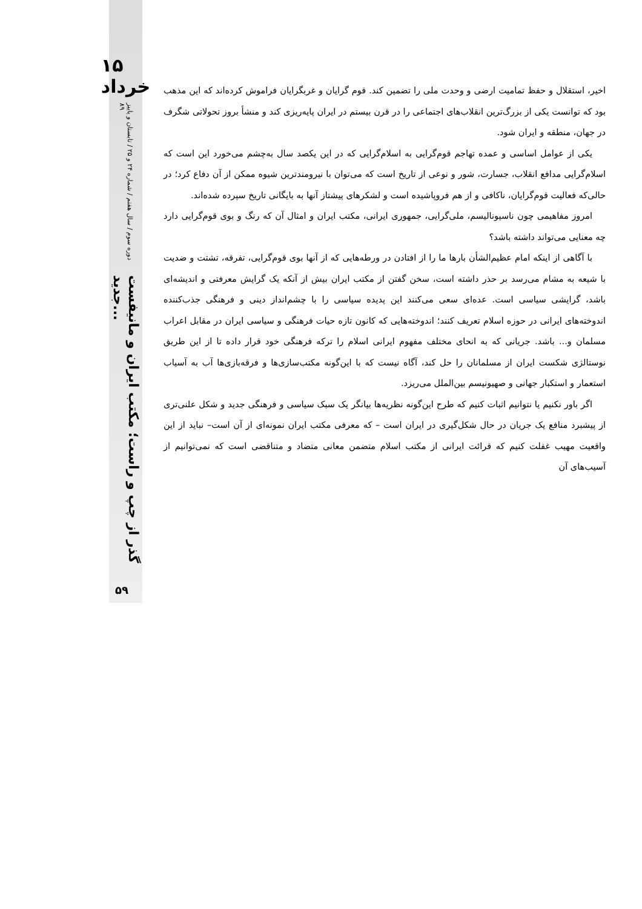۱۵ خرداد
دوره سوم / سال هفتم / شماره ۲۴ و ۲۵ / تابستان و پاییز ۸۹
گذر از چپ و راست؛ مکتب ایران و مانیفست جدید...
۵۹
اخیر، استقلال و حفظ تمامیت ارضی و وحدت ملی را تضمین کند. قوم گرایان و غربگرایان فراموش کرده‌اند که این مذهب بود که توانست یکی از بزرگ‌ترین انقلاب‌های اجتماعی را در قرن بیستم در ایران پایه‌ریزی کند و منشأ بروز تحولاتی شگرف در جهان، منطقه و ایران شود.
یکی از عوامل اساسی و عمده تهاجم قوم‌گرایی به اسلام‌گرایی که در این یکصد سال به‌چشم می‌خورد این است که اسلام‌گرایی مدافع انقلاب، جسارت، شور و نوعی از تاریخ است که می‌توان با نیرومندترین شیوه ممکن از آن دفاع کرد؛ در حالی‌که فعالیت قوم‌گرایان، ناکافی و از هم فروپاشیده است و لشکرهای پیشتاز آنها به بایگانی تاریخ سپرده شده‌اند.
امروز مفاهیمی چون ناسیونالیسم، ملی‌گرایی، جمهوری ایرانی، مکتب ایران و امثال آن که رنگ و بوی قوم‌گرایی دارد چه معنایی می‌تواند داشته باشد؟
با آگاهی از اینکه امام عظیم‌الشأن بارها ما را از افتادن در ورطه‌هایی که از آنها بوی قوم‌گرایی، تفرقه، تشتت و ضدیت با شیعه به مشام می‌رسد بر حذر داشته است، سخن گفتن از مکتب ایران بیش از آنکه یک گرایش معرفتی و اندیشه‌ای باشد، گرایشی سیاسی است. عده‌ای سعی می‌کنند این پدیده سیاسی را با چشم‌انداز دینی و فرهنگی جذب‌کننده اندوخته‌های ایرانی در حوزه اسلام تعریف کنند؛ اندوخته‌هایی که کانون تازه حیات فرهنگی و سیاسی ایران در مقابل اعراب مسلمان و... باشد. جریانی که به انحای مختلف مفهوم ایرانی اسلام را ترکه فرهنگی خود قرار داده تا از این طریق نوستالژی شکست ایران از مسلمانان را حل کند، آگاه نیست که با این‌گونه مکتب‌سازی‌ها و فرقه‌بازی‌ها آب به آسیاب استعمار و استکبار جهانی و صهیونیسم بین‌الملل می‌ریزد.
اگر باور نکنیم یا نتوانیم اثبات کنیم که طرح این‌گونه نظریه‌ها بیانگر یک سبک سیاسی و فرهنگی جدید و شکل علنی‌تری از پیشبرد منافع یک جریان در حال شکل‌گیری در ایران است – که معرفی مکتب ایران نمونه‌ای از آن است– نباید از این واقعیت مهیب غفلت کنیم که قرائت ایرانی از مکتب اسلام متضمن معانی متضاد و متناقضی است که نمی‌توانیم از آسیب‌های آن